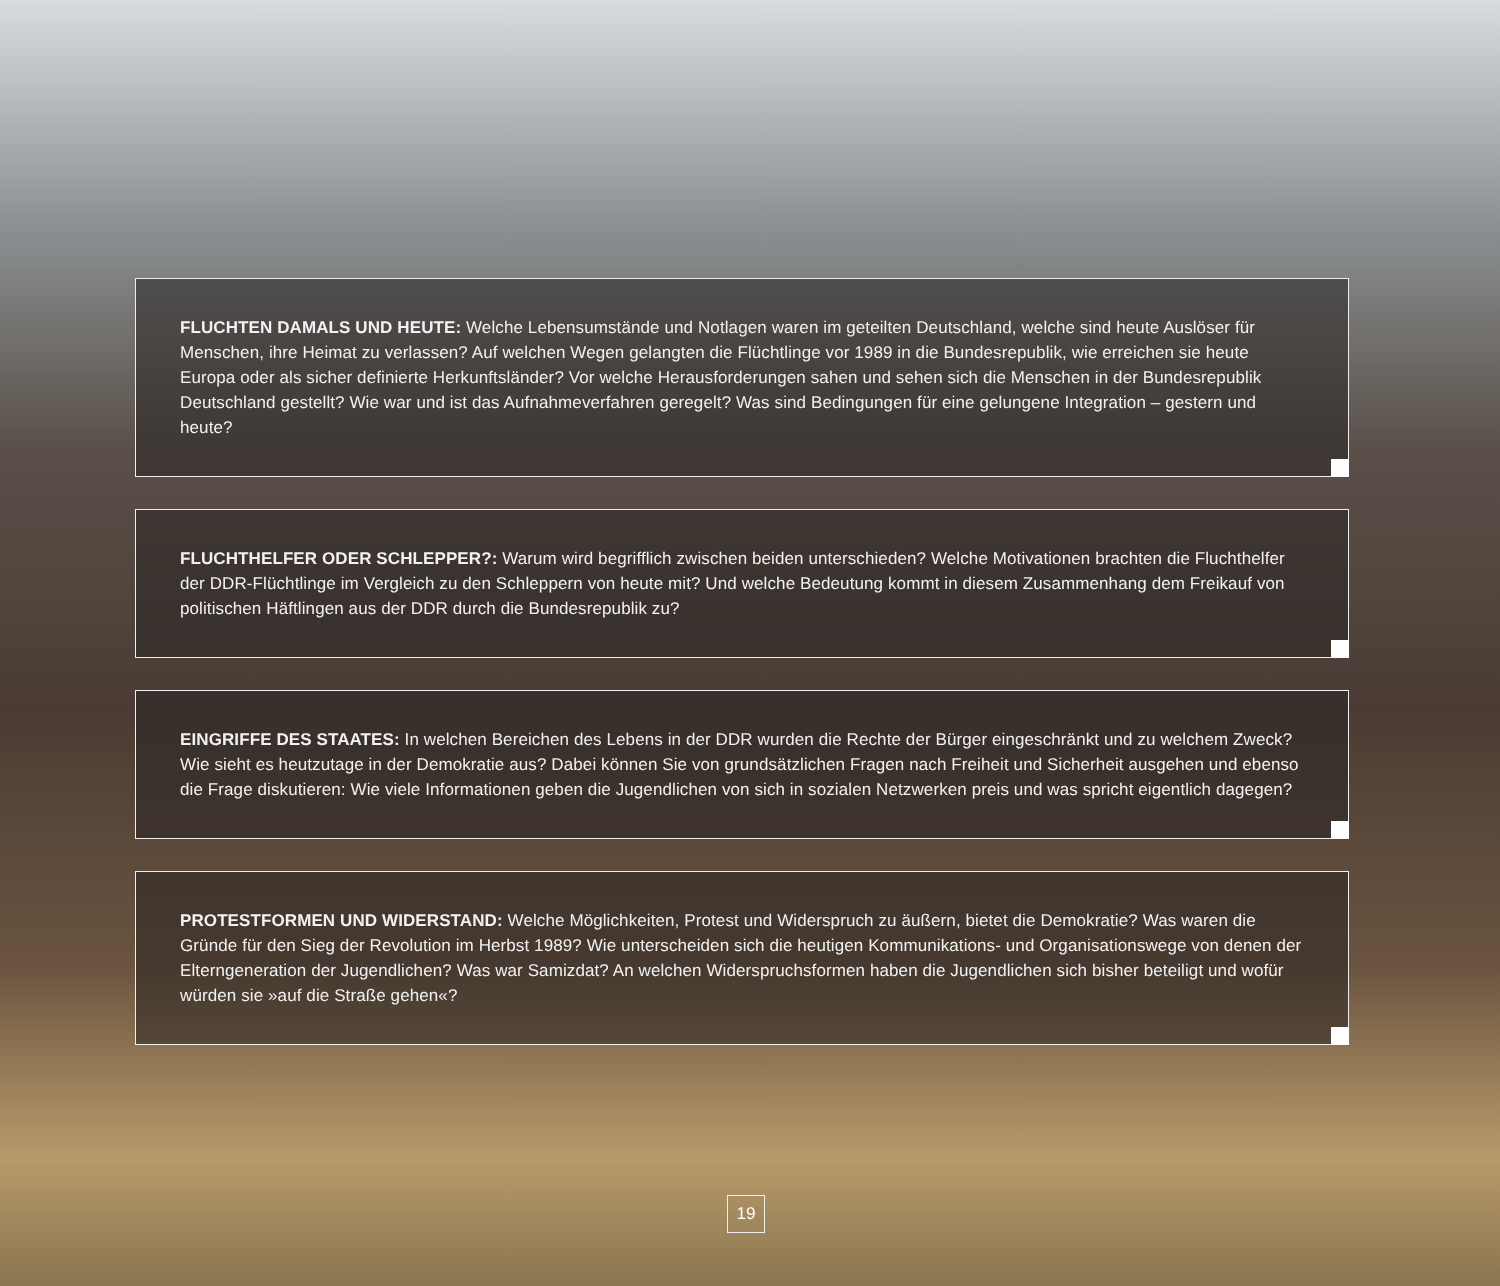FLUCHTEN DAMALS UND HEUTE: Welche Lebensumstände und Notlagen waren im geteilten Deutschland, welche sind heute Auslöser für Menschen, ihre Heimat zu verlassen? Auf welchen Wegen gelangten die Flüchtlinge vor 1989 in die Bundesrepublik, wie erreichen sie heute Europa oder als sicher definierte Herkunftsländer? Vor welche Herausforderungen sahen und sehen sich die Menschen in der Bundesrepublik Deutschland gestellt? Wie war und ist das Aufnahmeverfahren geregelt? Was sind Bedingungen für eine gelungene Integration – gestern und heute?
FLUCHTHELFER ODER SCHLEPPER?: Warum wird begrifflich zwischen beiden unterschieden? Welche Motivationen brachten die Fluchthelfer der DDR-Flüchtlinge im Vergleich zu den Schleppern von heute mit? Und welche Bedeutung kommt in diesem Zusammenhang dem Freikauf von politischen Häftlingen aus der DDR durch die Bundesrepublik zu?
EINGRIFFE DES STAATES: In welchen Bereichen des Lebens in der DDR wurden die Rechte der Bürger eingeschränkt und zu welchem Zweck? Wie sieht es heutzutage in der Demokratie aus? Dabei können Sie von grundsätzlichen Fragen nach Freiheit und Sicherheit ausgehen und ebenso die Frage diskutieren: Wie viele Informationen geben die Jugendlichen von sich in sozialen Netzwerken preis und was spricht eigentlich dagegen?
PROTESTFORMEN UND WIDERSTAND: Welche Möglichkeiten, Protest und Widerspruch zu äußern, bietet die Demokratie? Was waren die Gründe für den Sieg der Revolution im Herbst 1989? Wie unterscheiden sich die heutigen Kommunikations- und Organisationswege von denen der Eltern­generation der Jugendlichen? Was war Samizdat? An welchen Widerspruchsformen haben die Jugendlichen sich bisher beteiligt und wofür würden sie »auf die Straße gehen«?
19